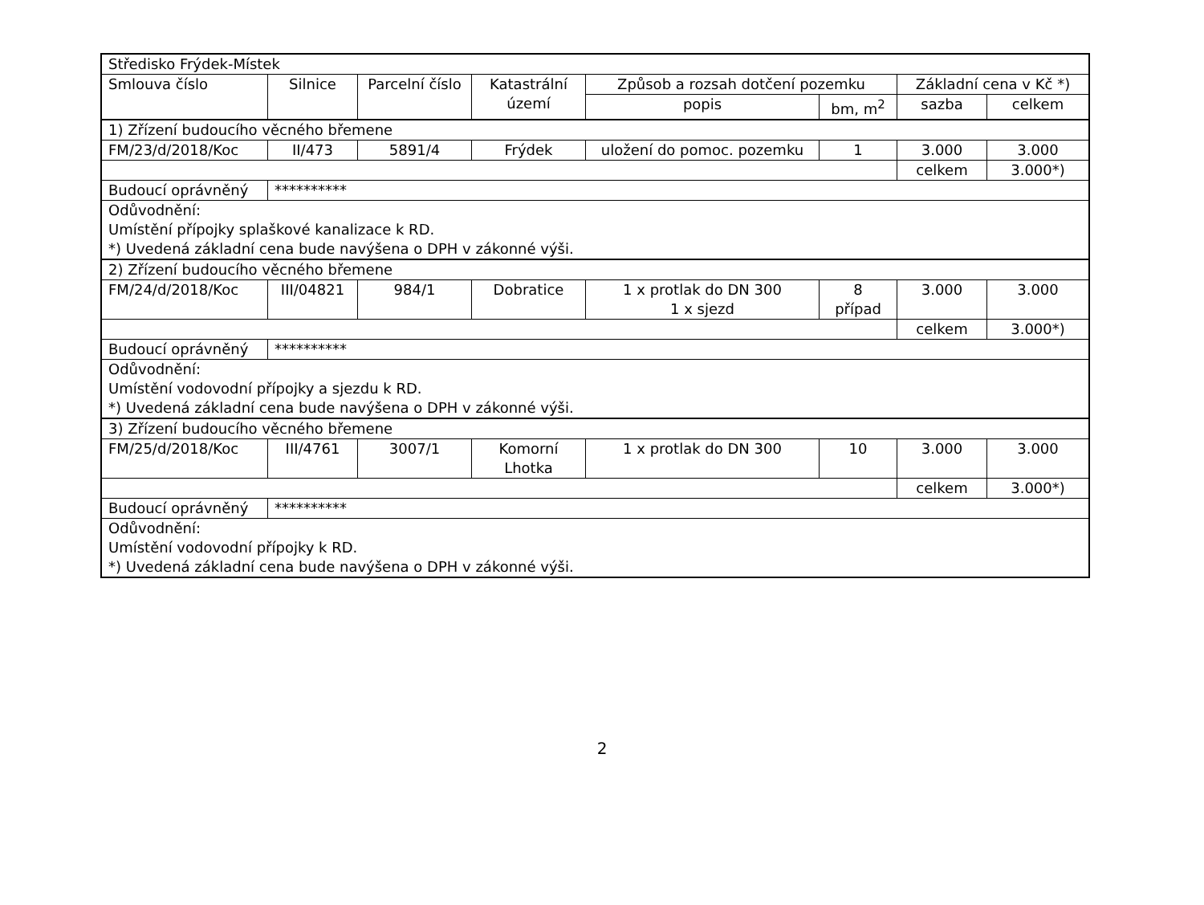| Středisko Frýdek-Místek | | | | | | | |
| Smlouva číslo | Silnice | Parcelní číslo | Katastrální území | Způsob a rozsah dotčení pozemku | | Základní cena v Kč *) | |
| | | | | popis | bm, m<sup>2</sup> | sazba | celkem |
| 1) Zřízení budoucího věcného břemene | | | | | | | |
| FM/23/d/2018/Koc | II/473 | 5891/4 | Frýdek | uložení do pomoc. pozemku | 1 | 3.000 | 3.000 |
| | | | | | | celkem | 3.000*) |
| Budoucí oprávněný | ********** | | | | | | |
| Odůvodnění: Umístění přípojky splaškové kanalizace k RD. *) Uvedená základní cena bude navýšena o DPH v zákonné výši. | | | | | | | |
| 2) Zřízení budoucího věcného břemene | | | | | | | |
| FM/24/d/2018/Koc | III/04821 | 984/1 | Dobratice | 1 x protlak do DN 300 1 x sjezd | 8 případ | 3.000 | 3.000 |
| | | | | | | celkem | 3.000*) |
| Budoucí oprávněný | ********** | | | | | | |
| Odůvodnění: Umístění vodovodní přípojky a sjezdu k RD. *) Uvedená základní cena bude navýšena o DPH v zákonné výši. | | | | | | | |
| 3) Zřízení budoucího věcného břemene | | | | | | | |
| FM/25/d/2018/Koc | III/4761 | 3007/1 | Komorní Lhotka | 1 x protlak do DN 300 | 10 | 3.000 | 3.000 |
| | | | | | | celkem | 3.000*) |
| Budoucí oprávněný | ********** | | | | | | |
| Odůvodnění: Umístění vodovodní přípojky k RD. *) Uvedená základní cena bude navýšena o DPH v zákonné výši. | | | | | | | |
2